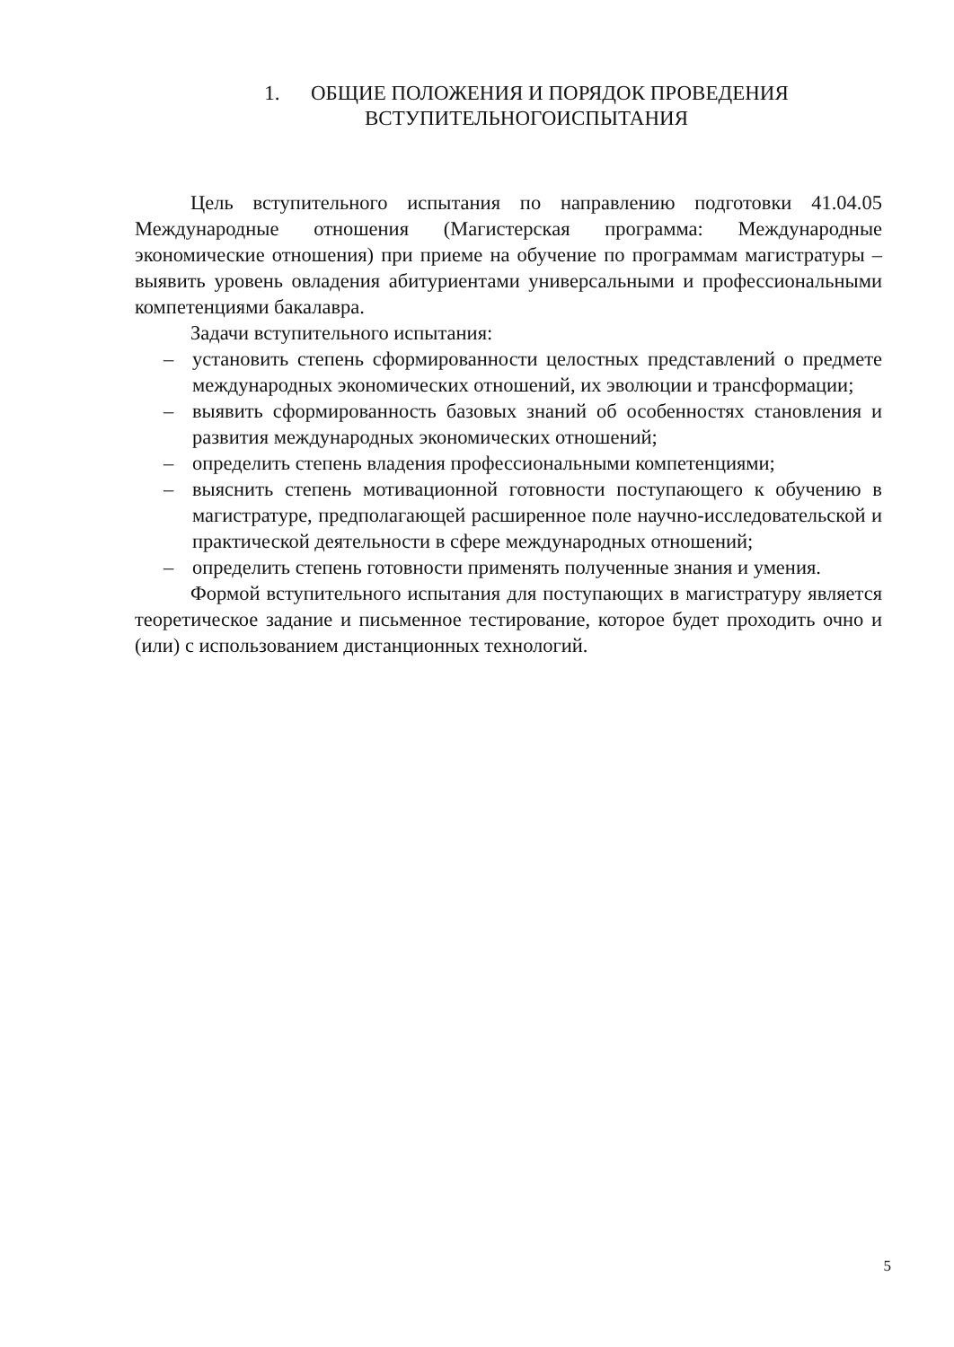1. ОБЩИЕ ПОЛОЖЕНИЯ И ПОРЯДОК ПРОВЕДЕНИЯ
ВСТУПИТЕЛЬНОГОИСПЫТАНИЯ
Цель вступительного испытания по направлению подготовки 41.04.05 Международные отношения (Магистерская программа: Международные экономические отношения) при приеме на обучение по программам магистратуры – выявить уровень овладения абитуриентами универсальными и профессиональными компетенциями бакалавра.
Задачи вступительного испытания:
– установить степень сформированности целостных представлений о предмете международных экономических отношений, их эволюции и трансформации;
– выявить сформированность базовых знаний об особенностях становления и развития международных экономических отношений;
– определить степень владения профессиональными компетенциями;
– выяснить степень мотивационной готовности поступающего к обучению в магистратуре, предполагающей расширенное поле научно-исследовательской и практической деятельности в сфере международных отношений;
– определить степень готовности применять полученные знания и умения.
Формой вступительного испытания для поступающих в магистратуру является теоретическое задание и письменное тестирование, которое будет проходить очно и (или) с использованием дистанционных технологий.
5